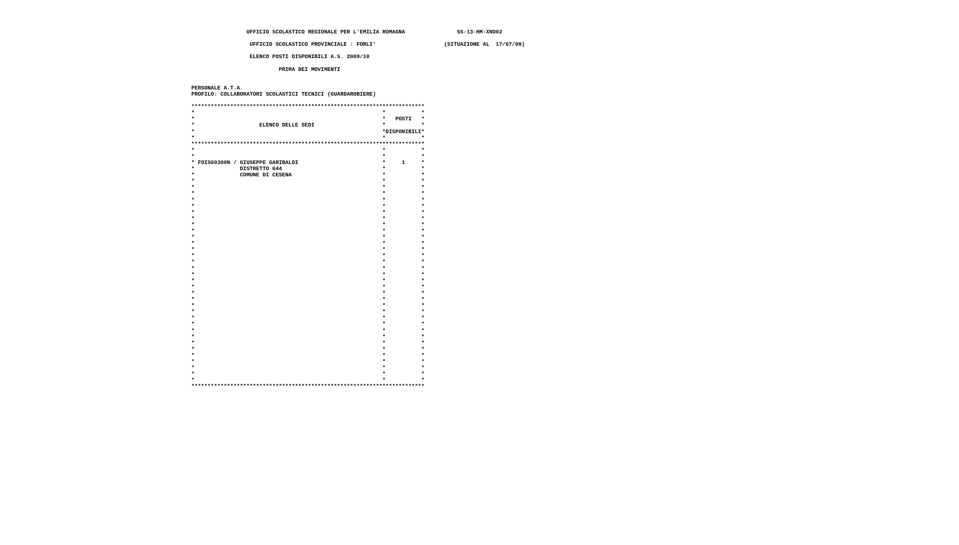UFFICIO SCOLASTICO REGIONALE PER L'EMILIA ROMAGNA                SS-13-HM-XNO02

                   UFFICIO SCOLASTICO PROVINCIALE : FORLI'                     (SITUAZIONE AL  17/07/09)

                   ELENCO POSTI DISPONIBILI A.S. 2009/10

                            PRIMA DEI MOVIMENTI


 PERSONALE A.T.A.
 PROFILO: COLLABORATORI SCOLASTICI TECNICI (GUARDAROBIERE)

 ************************************************************************
 *                                                          *           *
 *                                                          *   POSTI   *
 *                    ELENCO DELLE SEDI                     *           *
 *                                                          *DISPONIBILI*
 *                                                          *           *
 ************************************************************************
 *                                                          *           *
 *                                                          *           *
 * FOIS00300N / GIUSEPPE GARIBALDI                          *     1     *
 *              DISTRETTO 044                               *           *
 *              COMUNE DI CESENA                            *           *
 *                                                          *           *
 *                                                          *           *
 *                                                          *           *
 *                                                          *           *
 *                                                          *           *
 *                                                          *           *
 *                                                          *           *
 *                                                          *           *
 *                                                          *           *
 *                                                          *           *
 *                                                          *           *
 *                                                          *           *
 *                                                          *           *
 *                                                          *           *
 *                                                          *           *
 *                                                          *           *
 *                                                          *           *
 *                                                          *           *
 *                                                          *           *
 *                                                          *           *
 *                                                          *           *
 *                                                          *           *
 *                                                          *           *
 *                                                          *           *
 *                                                          *           *
 *                                                          *           *
 *                                                          *           *
 *                                                          *           *
 *                                                          *           *
 *                                                          *           *
 *                                                          *           *
 *                                                          *           *
 *                                                          *           *
 ************************************************************************